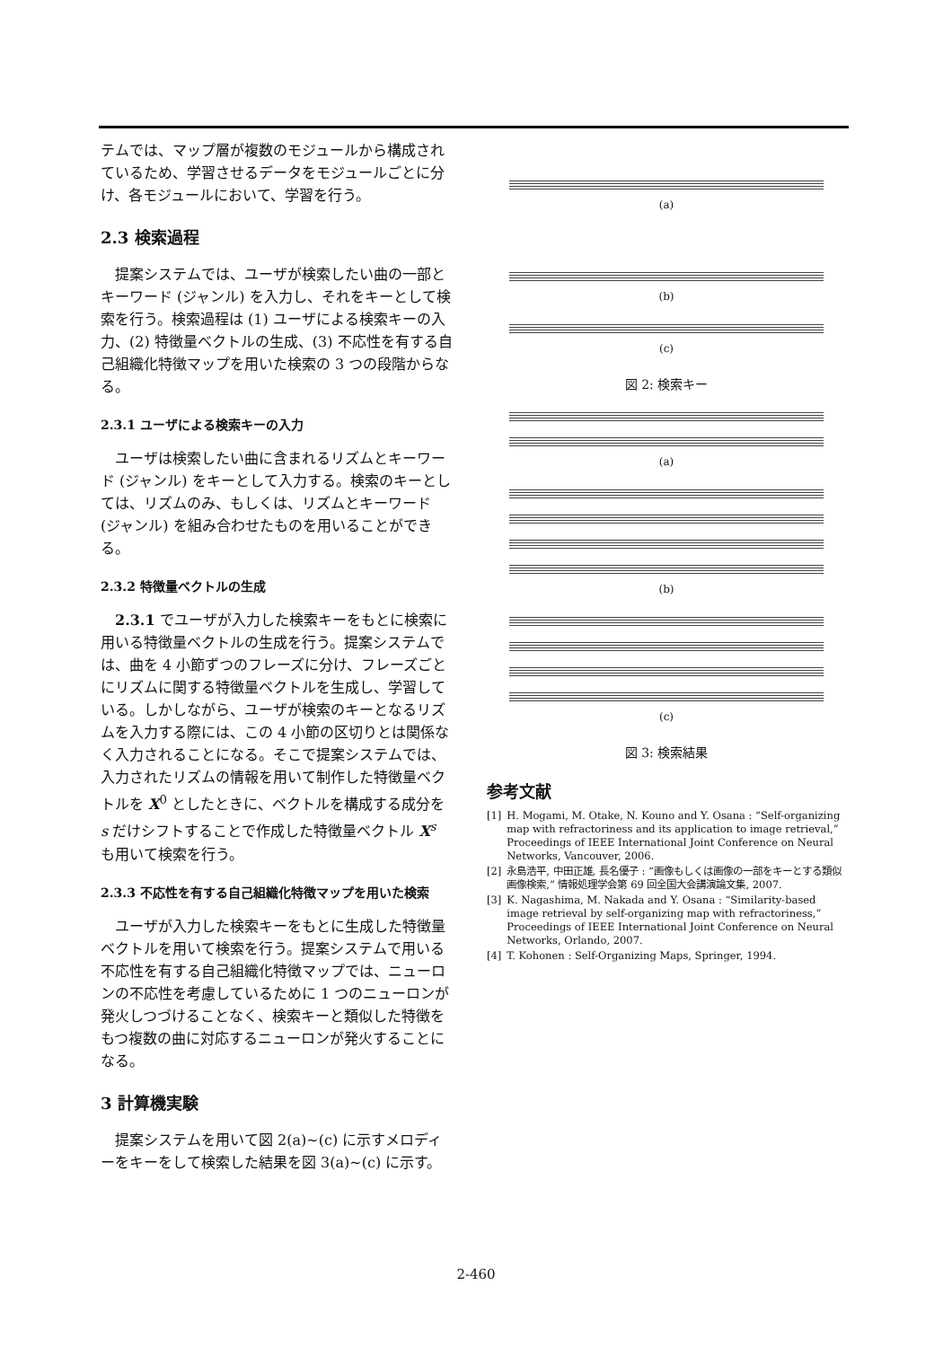テムでは、マップ層が複数のモジュールから構成されているため、学習させるデータをモジュールごとに分け、各モジュールにおいて、学習を行う。
2.3 検索過程
提案システムでは、ユーザが検索したい曲の一部とキーワード (ジャンル) を入力し、それをキーとして検索を行う。検索過程は (1) ユーザによる検索キーの入力、(2) 特徴量ベクトルの生成、(3) 不応性を有する自己組織化特徴マップを用いた検索の 3 つの段階からなる。
2.3.1 ユーザによる検索キーの入力
ユーザは検索したい曲に含まれるリズムとキーワード (ジャンル) をキーとして入力する。検索のキーとしては、リズムのみ、もしくは、リズムとキーワード (ジャンル) を組み合わせたものを用いることができる。
2.3.2 特徴量ベクトルの生成
2.3.1 でユーザが入力した検索キーをもとに検索に用いる特徴量ベクトルの生成を行う。提案システムでは、曲を 4 小節ずつのフレーズに分け、フレーズごとにリズムに関する特徴量ベクトルを生成し、学習している。しかしながら、ユーザが検索のキーとなるリズムを入力する際には、この 4 小節の区切りとは関係なく入力されることになる。そこで提案システムでは、入力されたリズムの情報を用いて制作した特徴量ベクトルを X<sup>0</sup> としたときに、ベクトルを構成する成分を s だけシフトすることで作成した特徴量ベクトル X<sup>s</sup> も用いて検索を行う。
2.3.3 不応性を有する自己組織化特徴マップを用いた検索
ユーザが入力した検索キーをもとに生成した特徴量ベクトルを用いて検索を行う。提案システムで用いる不応性を有する自己組織化特徴マップでは、ニューロンの不応性を考慮しているために 1 つのニューロンが発火しつづけることなく、検索キーと類似した特徴をもつ複数の曲に対応するニューロンが発火することになる。
3 計算機実験
提案システムを用いて図 2(a)~(c) に示すメロディーをキーをして検索した結果を図 3(a)~(c) に示す。
(a)
(b)
(c)
図 2: 検索キー
(a)
(b)
(c)
図 3: 検索結果
参考文献
[1] H. Mogami, M. Otake, N. Kouno and Y. Osana : “Self-organizing map with refractoriness and its application to image retrieval,” Proceedings of IEEE International Joint Conference on Neural Networks, Vancouver, 2006.
[2] 永島浩平, 中田正雄, 長名優子 : “画像もしくは画像の一部をキーとする類似画像検索,” 情報処理学会第 69 回全国大会講演論文集, 2007.
[3] K. Nagashima, M. Nakada and Y. Osana : “Similarity-based image retrieval by self-organizing map with refractoriness,” Proceedings of IEEE International Joint Conference on Neural Networks, Orlando, 2007.
[4] T. Kohonen : Self-Organizing Maps, Springer, 1994.
2-460